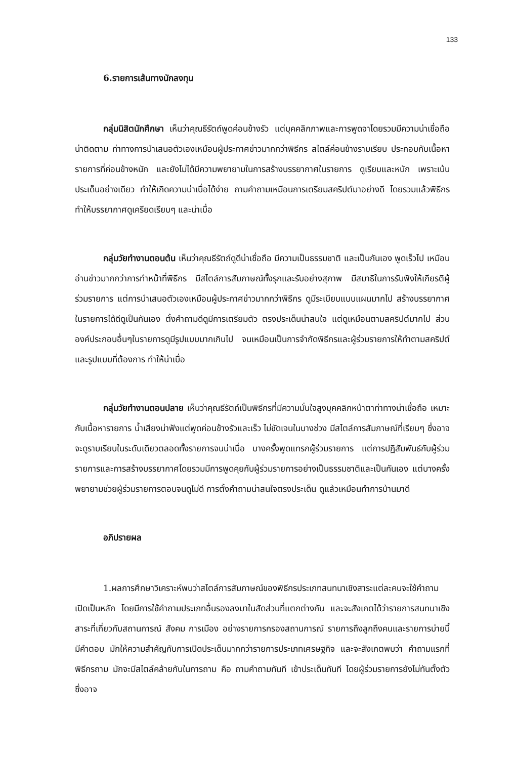133
6.รายการเส้นทางนักลงทุน
กลุ่มนิสิตนักศึกษา เห็นว่าคุณธีรัตถ์พูดค่อนข้างรัว แต่บุคคลิกภาพและการพูดจาโดยรวมมีความน่าเชื่อถือน่าติดตาม ท่าทางการนำเสนอตัวเองเหมือนผู้ประกาศข่าวมากกว่าพิธีกร สไตล์ค่อนข้างราบเรียบ ประกอบกับเนื้อหารายการที่ค่อนข้างหนัก และยังไม่ได้มีความพยายามในการสร้างบรรยากาศในรายการ ดูเรียบและหนัก เพราะเน้นประเด็นอย่างเดียว ทำให้เกิดความน่าเบื่อได้ง่าย ถามคำถามเหมือนการเตรียมสคริปต์มาอย่างดี โดยรวมแล้วพิธีกรทำให้บรรยากาศดูเครียดเรียบๆ และน่าเบื่อ
กลุ่มวัยทำงานตอนต้น เห็นว่าคุณธีรัตถ์ดูดีน่าเชื่อถือ มีความเป็นธรรมชาติ และเป็นกันเอง พูดเร็วไป เหมือนอ่านข่าวมากกว่าการทำหน้าที่พิธีกร มีสไตล์การสัมภาษณ์ทั้งรุกและรับอย่างสุภาพ มีสมาธิในการรับฟังให้เกียรติผู้ร่วมรายการ แต่การนำเสนอตัวเองเหมือนผู้ประกาศข่าวมากกว่าพิธีกร ดูมีระเบียบแบบแผนมากไป สร้างบรรยากาศในรายการได้ดีดูเป็นกันเอง ตั้งคำถามดีดูมีการเตรียมตัว ตรงประเด็นน่าสนใจ แต่ดูเหมือนตามสคริปต์มากไป ส่วนองค์ประกอบอื่นๆในรายการดูมีรูปแบบมากเกินไป จนเหมือนเป็นการจำกัดพิธีกรและผู้ร่วมรายการให้ทำตามสคริปต์และรูปแบบที่ต้องการ ทำให้น่าเบื่อ
กลุ่มวัยทำงานตอนปลาย เห็นว่าคุณธีรัตถ์เป็นพิธีกรที่มีความมั่นใจสูงบุคคลิกหน้าตาท่าทางน่าเชื่อถือ เหมาะกับเนื้อหารายการ น้ำเสียงน่าฟังแต่พูดค่อนข้างรัวและเร็ว ไม่ชัดเจนในบางช่วง มีสไตล์การสัมภาษณ์ที่เรียบๆ ซึ่งอาจจะดูราบเรียบในระดับเดียวตลอดทั้งรายการจนน่าเบื่อ บางครั้งพูดแทรกผู้ร่วมรายการ แต่การปฏิสัมพันธ์กับผู้ร่วมรายการและการสร้างบรรยากาศโดยรวมมีการพูดคุยกับผู้ร่วมรายการอย่างเป็นธรรมชาติและเป็นกันเอง แต่บางครั้งพยายามช่วยผู้ร่วมรายการตอบจนดูไม่ดี การตั้งคำถามน่าสนใจตรงประเด็น ดูแล้วเหมือนทำการบ้านมาดี
อภิปรายผล
1.ผลการศึกษาวิเคราะห์พบว่าสไตล์การสัมภาษณ์ของพิธีกรประเภทสนทนาเชิงสาระแต่ละคนจะใช้คำถามเปิดเป็นหลัก โดยมีการใช้คำถามประเภทอื่นรองลงมาในสัดส่วนที่แตกต่างกัน และจะสังเกตได้ว่ารายการสนทนาเชิงสาระที่เกี่ยวกับสถานการณ์ สังคม การเมือง อย่างรายการกรองสถานการณ์ รายการถึงลูกถึงคนและรายการบ่ายนี้มีคำตอบ มักให้ความสำคัญกับการเปิดประเด็นมากกว่ารายการประเภทเศรษฐกิจ และจะสังเกตพบว่า คำถามแรกที่พิธีกรถาม มักจะมีสไตล์คล้ายกันในการถาม คือ ถามคำถามทันที เข้าประเด็นทันที โดยผู้ร่วมรายการยังไม่ทันตั้งตัว ซึ่งอาจ